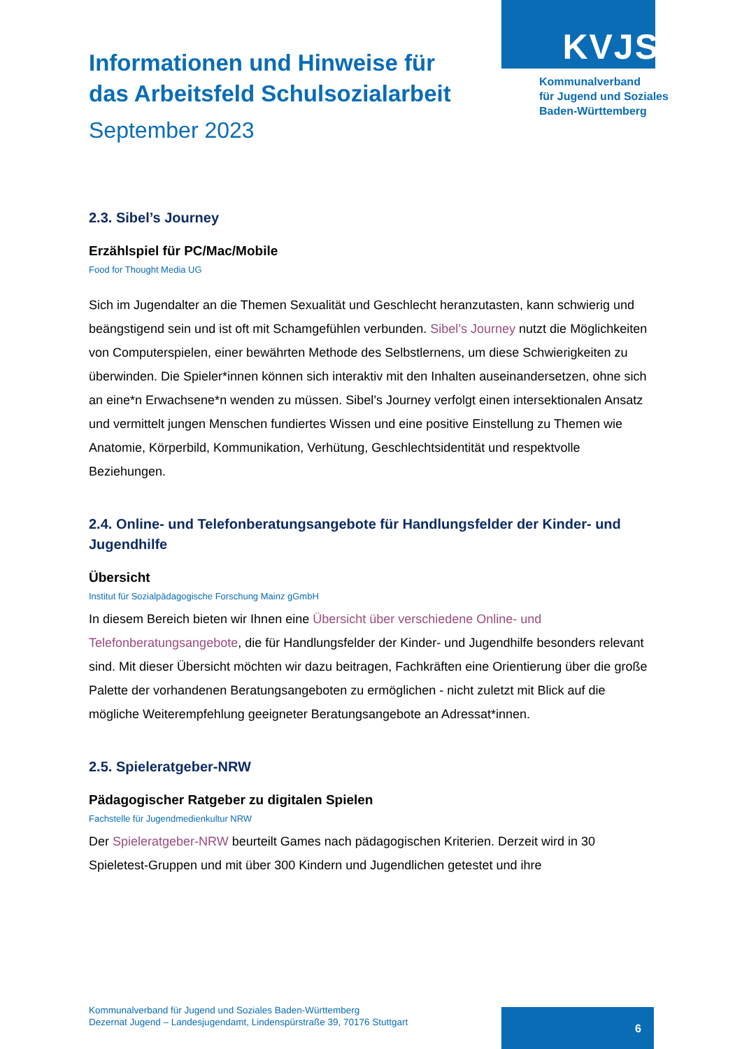KVJS
Kommunalverband
für Jugend und Soziales
Baden-Württemberg
Informationen und Hinweise für das Arbeitsfeld Schulsozialarbeit
September 2023
2.3. Sibel’s Journey
Erzählspiel für PC/Mac/Mobile
Food for Thought Media UG
Sich im Jugendalter an die Themen Sexualität und Geschlecht heranzutasten, kann schwierig und beängstigend sein und ist oft mit Schamgefühlen verbunden. Sibel’s Journey nutzt die Möglichkeiten von Computerspielen, einer bewährten Methode des Selbstlernens, um diese Schwierigkeiten zu überwinden. Die Spieler*innen können sich interaktiv mit den Inhalten auseinandersetzen, ohne sich an eine*n Erwachsene*n wenden zu müssen. Sibel’s Journey verfolgt einen intersektionalen Ansatz und vermittelt jungen Menschen fundiertes Wissen und eine positive Einstellung zu Themen wie Anatomie, Körperbild, Kommunikation, Verhütung, Geschlechtsidentität und respektvolle Beziehungen.
2.4. Online- und Telefonberatungsangebote für Handlungsfelder der Kinder- und Jugendhilfe
Übersicht
Institut für Sozialpädagogische Forschung Mainz gGmbH
In diesem Bereich bieten wir Ihnen eine Übersicht über verschiedene Online- und Telefonberatungsangebote, die für Handlungsfelder der Kinder- und Jugendhilfe besonders relevant sind. Mit dieser Übersicht möchten wir dazu beitragen, Fachkräften eine Orientierung über die große Palette der vorhandenen Beratungsangeboten zu ermöglichen - nicht zuletzt mit Blick auf die mögliche Weiterempfehlung geeigneter Beratungsangebote an Adressat*innen.
2.5. Spieleratgeber-NRW
Pädagogischer Ratgeber zu digitalen Spielen
Fachstelle für Jugendmedienkultur NRW
Der Spieleratgeber-NRW beurteilt Games nach pädagogischen Kriterien. Derzeit wird in 30 Spieletest-Gruppen und mit über 300 Kindern und Jugendlichen getestet und ihre
Kommunalverband für Jugend und Soziales Baden-Württemberg
Dezernat Jugend – Landesjugendamt, Lindenspürstraße 39, 70176 Stuttgart
6